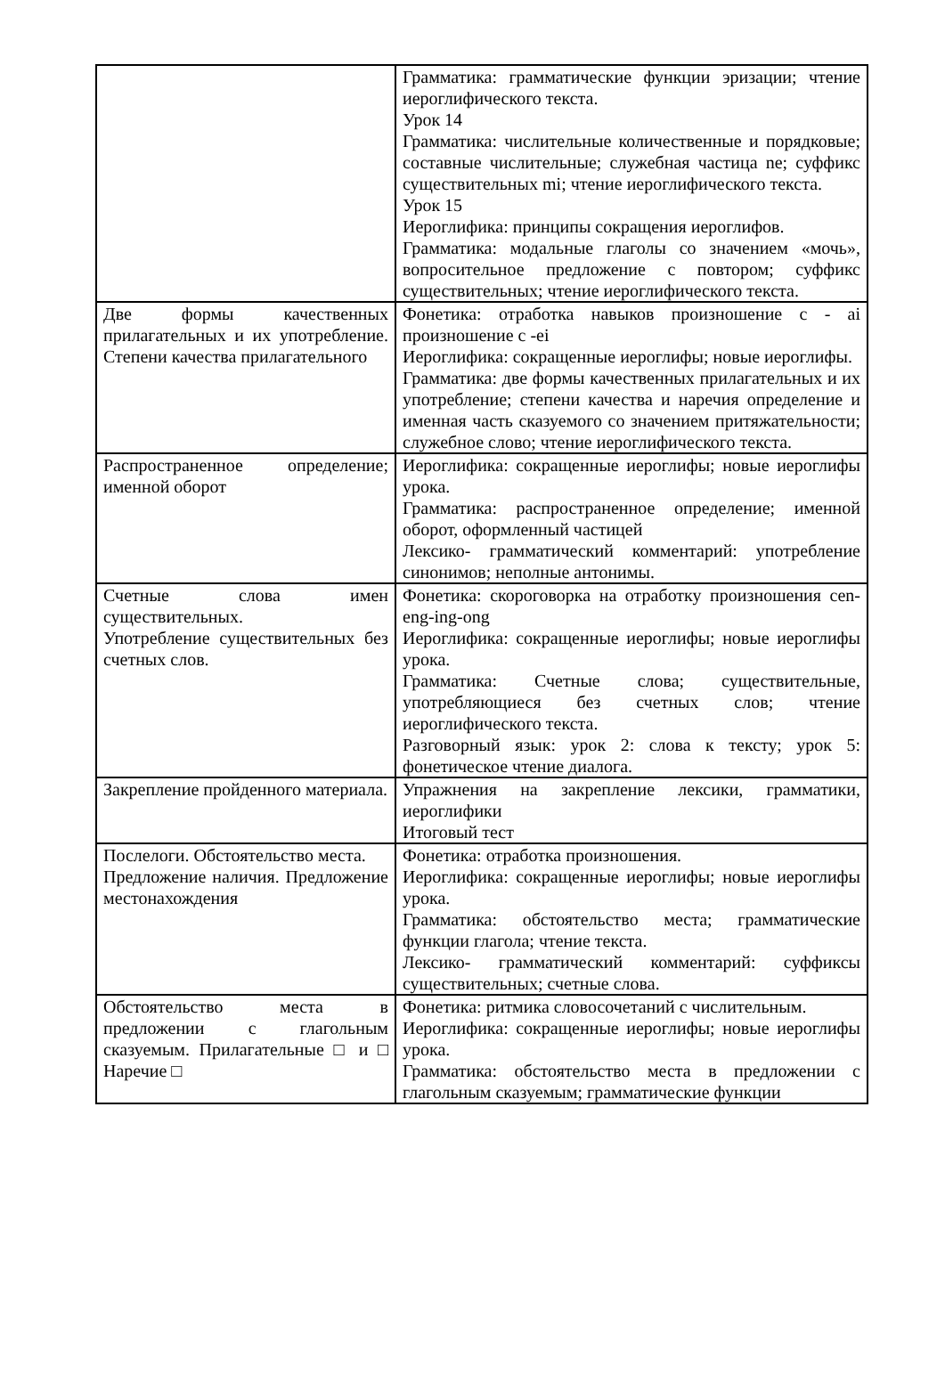| | Грамматика: грамматические функции эризации; чтение иероглифического текста. Урок 14 Грамматика: числительные количественные и порядковые; составные числительные; служебная частица ne; суффикс существительных mi; чтение иероглифического текста. Урок 15 Иероглифика: принципы сокращения иероглифов. Грамматика: модальные глаголы со значением «мочь», вопросительное предложение с повтором; суффикс существительных; чтение иероглифического текста. |
| Две формы качественных прилагательных и их употребление. Степени качества прилагательного | Фонетика: отработка навыков произношение с - ai произношение с -ei Иероглифика: сокращенные иероглифы; новые иероглифы. Грамматика: две формы качественных прилагательных и их употребление; степени качества и наречия определение и именная часть сказуемого со значением притяжательности; служебное слово; чтение иероглифического текста. |
| Распространенное определение; именной оборот | Иероглифика: сокращенные иероглифы; новые иероглифы урока. Грамматика: распространенное определение; именной оборот, оформленный частицей Лексико- грамматический комментарий: употребление синонимов; неполные антонимы. |
| Счетные слова имен существительных. Употребление существительных без счетных слов. | Фонетика: скороговорка на отработку произношения cen-eng-ing-ong Иероглифика: сокращенные иероглифы; новые иероглифы урока. Грамматика: Счетные слова; существительные, употребляющиеся без счетных слов; чтение иероглифического текста. Разговорный язык: урок 2: слова к тексту; урок 5: фонетическое чтение диалога. |
| Закрепление пройденного материала. | Упражнения на закрепление лексики, грамматики, иероглифики Итоговый тест |
| Послелоги. Обстоятельство места. Предложение наличия. Предложение местонахождения | Фонетика: отработка произношения. Иероглифика: сокращенные иероглифы; новые иероглифы урока. Грамматика: обстоятельство места; грамматические функции глагола; чтение текста. Лексико- грамматический комментарий: суффиксы существительных; счетные слова. |
| Обстоятельство места в предложении с глагольным сказуемым. Прилагательные □ и □ Наречие □ | Фонетика: ритмика словосочетаний с числительным. Иероглифика: сокращенные иероглифы; новые иероглифы урока. Грамматика: обстоятельство места в предложении с глагольным сказуемым; грамматические функции |